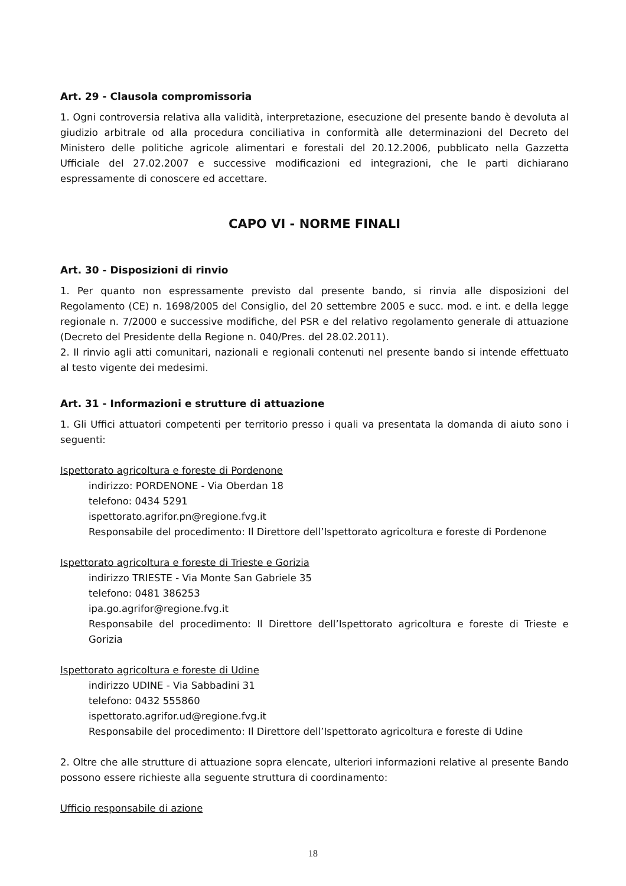Art. 29 - Clausola compromissoria
1. Ogni controversia relativa alla validità, interpretazione, esecuzione del presente bando è devoluta al giudizio arbitrale od alla procedura conciliativa in conformità alle determinazioni del Decreto del Ministero delle politiche agricole alimentari e forestali del 20.12.2006, pubblicato nella Gazzetta Ufficiale del 27.02.2007 e successive modificazioni ed integrazioni, che le parti dichiarano espressamente di conoscere ed accettare.
CAPO VI - NORME FINALI
Art. 30 - Disposizioni di rinvio
1. Per quanto non espressamente previsto dal presente bando, si rinvia alle disposizioni del Regolamento (CE) n. 1698/2005 del Consiglio, del 20 settembre 2005 e succ. mod. e int. e della legge regionale n. 7/2000 e successive modifiche, del PSR e del relativo regolamento generale di attuazione (Decreto del Presidente della Regione n. 040/Pres. del 28.02.2011).
2. Il rinvio agli atti comunitari, nazionali e regionali contenuti nel presente bando si intende effettuato al testo vigente dei medesimi.
Art. 31 - Informazioni e strutture di attuazione
1. Gli Uffici attuatori competenti per territorio presso i quali va presentata la domanda di aiuto sono i seguenti:
Ispettorato agricoltura e foreste di Pordenone
indirizzo: PORDENONE - Via Oberdan 18
telefono: 0434 5291
ispettorato.agrifor.pn@regione.fvg.it
Responsabile del procedimento: Il Direttore dell’Ispettorato agricoltura e foreste di Pordenone
Ispettorato agricoltura e foreste di Trieste e Gorizia
indirizzo TRIESTE - Via Monte San Gabriele 35
telefono: 0481 386253
ipa.go.agrifor@regione.fvg.it
Responsabile del procedimento: Il Direttore dell’Ispettorato agricoltura e foreste di Trieste e Gorizia
Ispettorato agricoltura e foreste di Udine
indirizzo UDINE - Via Sabbadini 31
telefono: 0432 555860
ispettorato.agrifor.ud@regione.fvg.it
Responsabile del procedimento: Il Direttore dell’Ispettorato agricoltura e foreste di Udine
2. Oltre che alle strutture di attuazione sopra elencate, ulteriori informazioni relative al presente Bando possono essere richieste alla seguente struttura di coordinamento:
Ufficio responsabile di azione
18